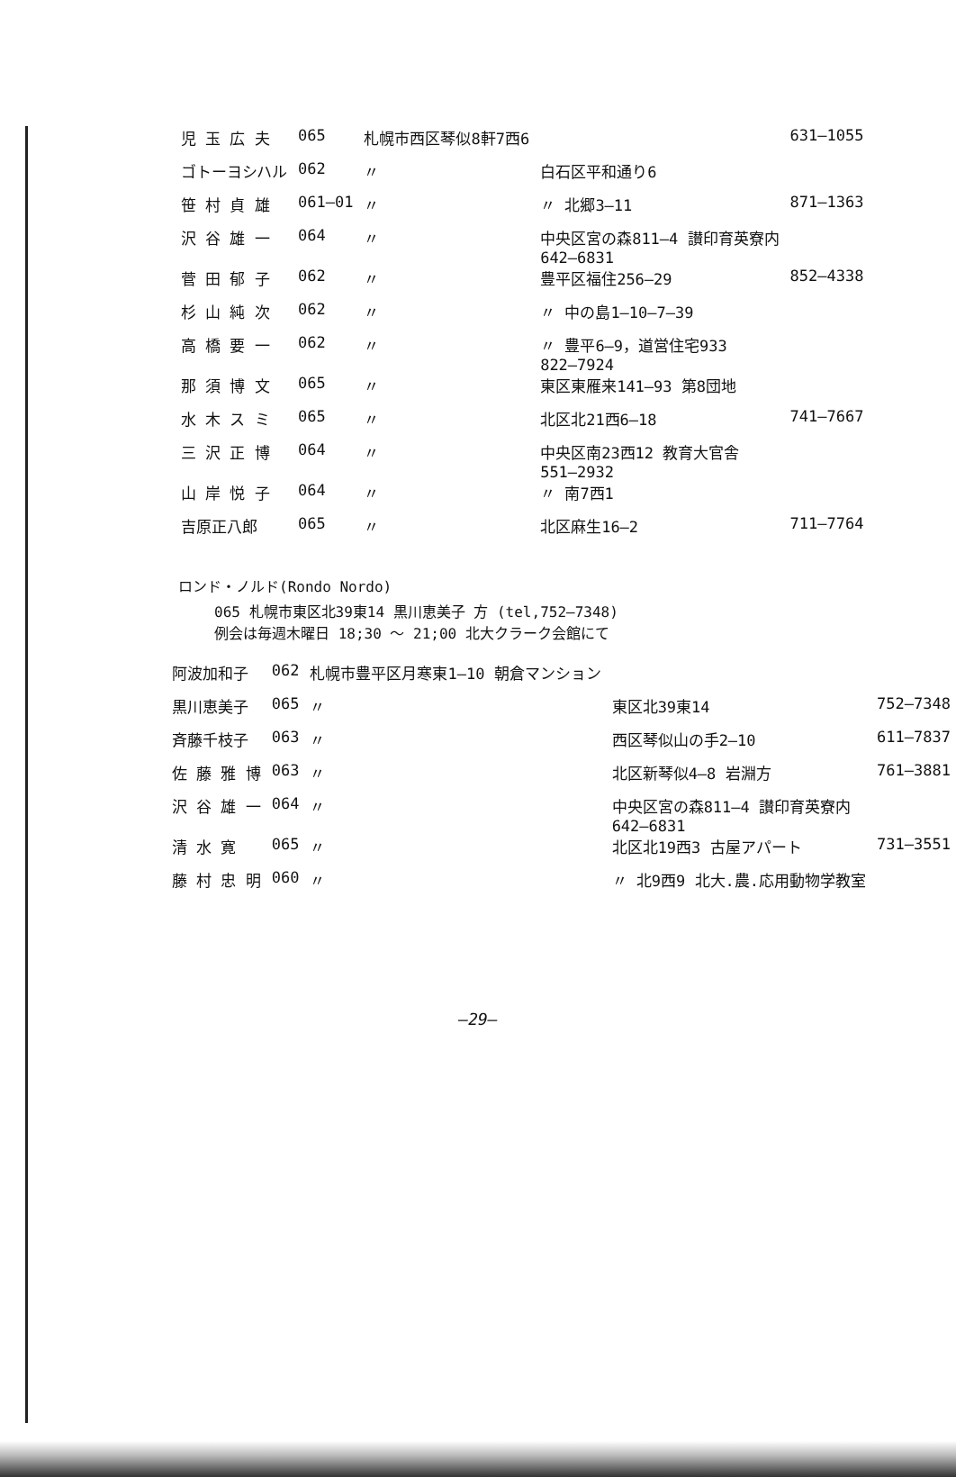| 児 玉 広 夫 | 065 | 札幌市西区琴似8軒7西6 | | 631—1055 |
| ゴトーヨシハル | 062 | 〃 | 白石区平和通り6 | |
| 笹 村 貞 雄 | 061—01 | 〃 | 〃 北郷3—11 | 871—1363 |
| 沢 谷 雄 一 | 064 | 〃 | 中央区宮の森811—4 讃印育英寮内 642—6831 | |
| 菅 田 郁 子 | 062 | 〃 | 豊平区福住256—29 | 852—4338 |
| 杉 山 純 次 | 062 | 〃 | 〃 中の島1—10—7—39 | |
| 高 橋 要 一 | 062 | 〃 | 〃 豊平6—9，道営住宅933 822—7924 | |
| 那 須 博 文 | 065 | 〃 | 東区東雁来141—93 第8団地 | |
| 水 木 ス ミ | 065 | 〃 | 北区北21西6—18 | 741—7667 |
| 三 沢 正 博 | 064 | 〃 | 中央区南23西12 教育大官舎 551—2932 | |
| 山 岸 悦 子 | 064 | 〃 | 〃 南7西1 | |
| 吉原正八郎 | 065 | 〃 | 北区麻生16—2 | 711—7764 |
ロンド・ノルド(Rondo Nordo)
065 札幌市東区北39東14 黒川恵美子 方 (tel,752—7348)
例会は毎週木曜日 18;30 ～ 21;00 北大クラーク会館にて
| 阿波加和子 | 062 | 札幌市豊平区月寒東1—10 朝倉マンション | | |
| 黒川恵美子 | 065 | 〃 | 東区北39東14 | 752—7348 |
| 斉藤千枝子 | 063 | 〃 | 西区琴似山の手2—10 | 611—7837 |
| 佐 藤 雅 博 | 063 | 〃 | 北区新琴似4—8 岩淵方 | 761—3881 |
| 沢 谷 雄 一 | 064 | 〃 | 中央区宮の森811—4 讃印育英寮内 642—6831 | |
| 清 水 寛 | 065 | 〃 | 北区北19西3 古屋アパート | 731—3551 |
| 藤 村 忠 明 | 060 | 〃 | 〃 北9西9 北大.農.応用動物学教室 | |
—29—